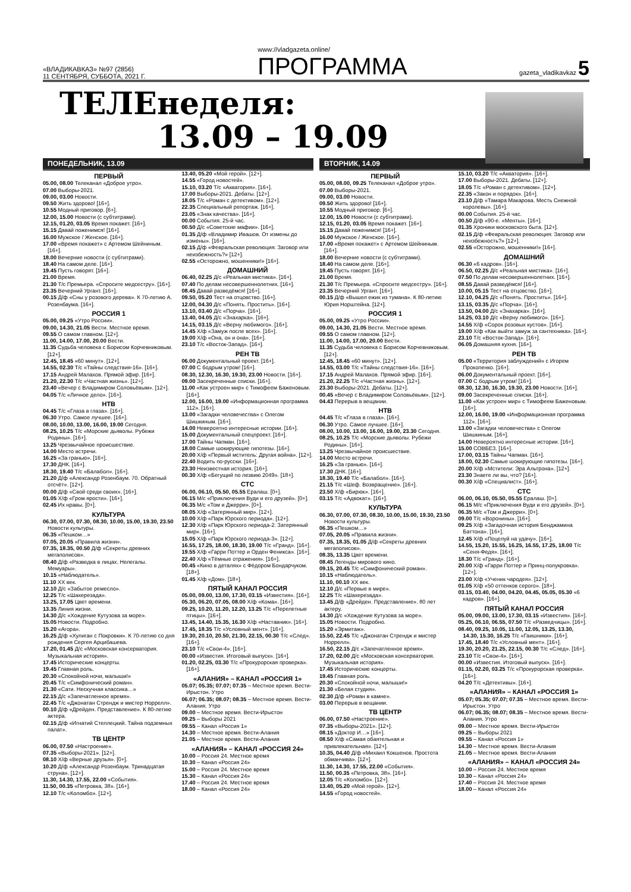«ВЛАДИКАВКАЗ» №97 (2856)
11 СЕНТЯБРЯ, СУББОТА, 2021 Г.
www://vladgazeta.online/
ПРОГРАММА
gazeta_vladikavkaz 5
ТЕЛЕнеделя:
13.09 – 19.09
ПОНЕДЕЛЬНИК, 13.09
ПЕРВЫЙ
05.00, 08.00 Телеканал «Доброе утро».
07.00 Выборы-2021.
09.00, 03.00 Новости.
09.50 Жить здорово! [16+].
10.55 Модный приговор. [6+].
12.00, 15.00 Новости (с субтитрами).
12.15, 01.20, 03.05 Время покажет. [16+].
15.15 Давай поженимся! [16+].
16.00 Мужское / Женское. [16+].
17.00 «Время покажет» с Артемом Шейниным. [16+].
18.00 Вечерние новости (с субтитрами).
18.40 На самом деле. [16+].
19.45 Пусть говорят. [16+].
21.00 Время.
21.30 Т/с Премьера. «Спросите медсестру». [16+].
23.35 Вечерний Ургант. [16+].
00.15 Д/ф «Сны у розового дерева». К 70-летию А. Розенбаума. [16+].
РОССИЯ 1
05.00, 09.25 «Утро России».
09.00, 14.30, 21.05 Вести. Местное время.
09.55 О самом главном. [12+].
11.00, 14.00, 17.00, 20.00 Вести.
11.35 Судьба человека с Борисом Корчевниковым. [12+].
12.45, 18.45 «60 минут». [12+].
14.55, 02.30 Т/с «Тайны следствия-16». [16+].
17.15 Андрей Малахов. Прямой эфир. [16+].
21.20, 22.30 Т/с «Частная жизнь». [12+].
23.40 «Вечер с Владимиром Соловьёвым». [12+].
04.05 Т/с «Личное дело». [16+].
НТВ
04.45 Т/с «Глаза в глаза». [16+].
06.30 Утро. Самое лучшее. [16+].
08.00, 10.00, 13.00, 16.00, 19.00 Сегодня.
08.25, 10.25 Т/с «Морские дьяволы. Рубежи Родины». [16+].
13.25 Чрезвычайное происшествие.
14.00 Место встречи.
16.25 «За гранью». [16+].
17.30 ДНК. [16+].
18.30, 19.40 Т/с «Балабол». [16+].
21.20 Д/ф «Александр Розенбаум. 70. Обратный отсчёт». [12+].
00.00 Д/ф «Свой среди своих». [16+].
01.05 Х/ф «Гром ярости». [16+].
02.45 Их нравы. [0+].
КУЛЬТУРА
06.30, 07.00, 07.30, 08.30, 10.00, 15.00, 19.30, 23.50 Новости культуры.
06.35 «Пешком…»
07.05, 20.05 «Правила жизни».
07.35, 18.35, 00.50 Д/ф «Секреты древних мегаполисов».
08.40 Д/ф «Разведка в лицах. Нелегалы. Мемуары».
10.15 «Наблюдатель».
11.10 XX век.
12.10 Д/с «Забытое ремесло».
12.25 Т/с «Шахерезада».
13.25, 17.05 Цвет времени.
13.35 Линия жизни.
14.30 Д/с «Хождение Кутузова за море».
15.05 Новости. Подробно.
15.20 «Агора».
16.25 Д/ф «Хулиган с Покровки». К 70-летию со дня рождения Сергея Арцибашева.
17.20, 01.45 Д/с «Московская консерватория. Музыкальная история».
17.45 Исторические концерты.
19.45 Главная роль.
20.30 «Спокойной ночи, малыши!»
20.45 Т/с «Симфонический роман».
21.30 «Сати. Нескучная классика…»
22.15 Д/с «Запечатленное время».
22.45 Т/с «Джонатан Стрендж и мистер Норрелл».
00.10 Д/ф «Дрейден. Представление». К 80-летию актера.
02.15 Д/ф «Игнатий Стеллецкий. Тайна подземных палат».
ТВ ЦЕНТР
06.00, 07.50 «Настроение».
07.35 «Выборы-2021». [12+].
08.10 Х/ф «Верные друзья». [0+].
10.20 Д/ф «Александр Розенбаум. Тринадцатая струна». [12+].
11.30, 14.30, 17.55, 22.00 «События».
11.50, 00.35 «Петровка, 38». [16+].
12.10 Т/с «Коломбо». [12+].
13.40, 05.20 «Мой герой». [12+].
14.55 «Город новостей».
15.10, 03.20 Т/с «Акватория». [16+].
17.00 Выборы-2021. Дебаты. [12+].
18.05 Т/с «Роман с детективом». [12+].
22.35 Специальный репортаж. [16+].
23.05 «Знак качества». [16+].
00.00 События. 25-й час.
00.50 Д/с «Советские мафии». [16+].
01.35 Д/ф «Владимир Ивашов. От измены до измены». [16+].
02.15 Д/ф «Февральская революция: Заговор или неизбежность?» [12+].
02.55 «Осторожно, мошенники!» [16+].
ДОМАШНИЙ
06.40, 02.25 Д/с «Реальная мистика». [16+].
07.40 По делам несовершеннолетних. [16+].
08.45 Давай разведёмся! [16+].
09.50, 05.20 Тест на отцовство. [16+].
12.00, 04.30 Д/с «Понять. Простить». [16+].
13.10, 03.40 Д/с «Порча». [16+].
13.40, 04.05 Д/с «Знахарка». [16+].
14.15, 03.15 Д/с «Верну любимого». [16+].
14.45 Х/ф «Замуж после всех». [16+].
19.00 Х/ф «Она, он и она». [16+].
23.10 Т/с «Восток-Запад». [16+].
РЕН ТВ
06.00 Документальный проект. [16+].
07.00 С бодрым утром! [16+].
08.30, 12.30, 16.30, 19.30, 23.00 Новости. [16+].
09.00 Засекреченные списки. [16+].
11.00 «Как устроен мир» с Тимофеем Баженовым. [16+].
12.00, 16.00, 19.00 «Информационная программа 112». [16+].
13.00 «Загадки человечества» с Олегом Шишкиным. [16+].
14.00 Невероятно интересные истории. [16+].
15.00 Документальный спецпроект. [16+].
17.00 Тайны Чапман. [16+].
18.00 Самые шокирующие гипотезы. [16+].
20.00 Х/ф «Первый мститель: Другая война». [12+].
22.40 Водить по-русски. [16+].
23.30 Неизвестная история. [16+].
00.30 Х/ф «Бегущий по лезвию 2049». [18+].
СТС
06.00, 06.10, 05.50, 05.55 Ералаш. [0+].
06.15 М/с «Приключения Вуди и его друзей». [0+].
06.35 М/с «Том и Джерри». [0+].
08.05 Х/ф «Затерянный мир». [12+].
10.00 Х/ф «Парк Юрского периода». [12+].
12.30 Х/ф «Парк Юрского периода-2: Затерянный мир». [16+].
15.05 Х/ф «Парк Юрского периода-3». [12+].
16.55, 17.25, 18.00, 18.30, 19.00 Т/с «Гранд». [16+].
19.55 Х/ф «Гарри Поттер и Орден Феникса». [16+].
22.40 Х/ф «Тёмные отражения». [16+].
00.45 «Кино в деталях» с Фёдором Бондарчуком. [18+].
01.45 Х/ф «Дом». [18+].
ПЯТЫЙ КАНАЛ РОССИЯ
05.00, 09.00, 13.00, 17.30, 03.15 «Известия». [16+].
05.30, 06.20, 07.05, 08.00 Х/ф «Кома». [16+].
09.25, 10.20, 11.20, 12.20, 13.25 Т/с «Перелетные птицы». [16+].
13.45, 14.40, 15.35, 16.30 Х/ф «Наставник». [16+].
17.45, 18.35 Т/с «Условный мент». [16+].
19.30, 20.10, 20.50, 21.30, 22.15, 00.30 Т/с «След». [16+].
23.10 Т/с «Свои-4». [16+].
00.00 «Известия. Итоговый выпуск». [16+].
01.20, 02.25, 03.30 Т/с «Прокурорская проверка». [16+].
«АЛАНИЯ» – КАНАЛ «РОССИЯ 1»
05.07; 05.35; 07.07; 07.35 – Местное время. Вести-Ирыстон. Утро
06.07; 06.35; 08.07; 08.35 – Местное время. Вести-Алания. Утро
09.00 – Местное время. Вести-Ирыстон
09.25 – Выборы 2021
09.55 – Канал «Россия 1»
14.30 – Местное время. Вести-Алания
21.05 – Местное время. Вести-Алания
«АЛАНИЯ» – КАНАЛ «РОССИЯ 24»
10.00 – Россия 24. Местное время
10.30 – Канал «Россия 24»
15.00 – Россия 24. Местное время
15.30 – Канал «Россия 24»
17.40 – Россия 24. Местное время
18.00 – Канал «Россия 24»
ВТОРНИК, 14.09
ПЕРВЫЙ
05.00, 08.00, 09.25 Телеканал «Доброе утро».
07.00 Выборы-2021.
09.00, 03.00 Новости.
09.50 Жить здорово! [16+].
10.55 Модный приговор. [6+].
12.00, 15.00 Новости (с субтитрами).
12.15, 01.20, 03.05 Время покажет. [16+].
15.15 Давай поженимся! [16+].
16.00 Мужское / Женское. [16+].
17.00 «Время покажет» с Артемом Шейниным. [16+].
18.00 Вечерние новости (с субтитрами).
18.40 На самом деле. [16+].
19.45 Пусть говорят. [16+].
21.00 Время.
21.30 Т/с Премьера. «Спросите медсестру». [16+].
23.35 Вечерний Ургант. [16+].
00.15 Д/ф «Вышел ежик из тумана». К 80-летию Юрия Норштейна. [12+].
РОССИЯ 1
05.00, 09.25 «Утро России».
09.00, 14.30, 21.05 Вести. Местное время.
09.55 О самом главном. [12+].
11.00, 14.00, 17.00, 20.00 Вести.
11.35 Судьба человека с Борисом Корчевниковым. [12+].
12.45, 18.45 «60 минут». [12+].
14.55, 03.00 Т/с «Тайны следствия-16». [16+].
17.15 Андрей Малахов. Прямой эфир. [16+].
21.20, 22.25 Т/с «Частная жизнь». [12+].
23.30 Выборы-2021. Дебаты. [12+].
00.45 «Вечер с Владимиром Соловьёвым». [12+].
04.43 Перерыв в вещании.
НТВ
04.45 Т/с «Глаза в глаза». [16+].
06.30 Утро. Самое лучшее. [16+].
08.00, 10.00, 13.00, 16.00, 19.00, 23.30 Сегодня.
08.25, 10.25 Т/с «Морские дьяволы. Рубежи Родины». [16+].
13.25 Чрезвычайное происшествие.
14.00 Место встречи.
16.25 «За гранью». [16+].
17.30 ДНК. [16+].
18.30, 19.40 Т/с «Балабол». [16+].
21.15 Т/с «Шеф. Возвращение». [16+].
23.50 Х/ф «Бирюк». [16+].
03.15 Т/с «Адвокат». [16+].
КУЛЬТУРА
06.30, 07.00, 07.30, 08.30, 10.00, 15.00, 19.30, 23.50 Новости культуры.
06.35 «Пешком…»
07.05, 20.05 «Правила жизни».
07.35, 18.35, 01.05 Д/ф «Секреты древних мегаполисов».
08.35, 13.35 Цвет времени.
08.45 Легенды мирового кино.
09.15, 20.45 Т/с «Симфонический роман».
10.15 «Наблюдатель».
11.10, 00.10 XX век.
12.10 Д/с «Первые в мире».
12.25 Т/с «Шахерезада».
13.45 Д/ф «Дрейден. Представление». 80 лет актеру.
14.30 Д/с «Хождение Кутузова за море».
15.05 Новости. Подробно.
15.20 «Эрмитаж».
15.50, 22.45 Т/с «Джонатан Стрендж и мистер Норрелл».
16.50, 22.15 Д/с «Запечатленное время».
17.20, 02.00 Д/с «Московская консерватория. Музыкальная история».
17.45 Исторические концерты.
19.45 Главная роль.
20.30 «Спокойной ночи, малыши!»
21.30 «Белая студия».
02.30 Д/ф «Роман в камне».
03.00 Перерыв в вещании.
ТВ ЦЕНТР
06.00, 07.50 «Настроение».
07.35 «Выборы-2021». [12+].
08.15 «Доктор И…» [16+].
08.50 Х/ф «Самая обаятельная и привлекательная». [12+].
10.35, 04.40 Д/ф «Михаил Кокшенов. Простота обманчива». [12+].
11.30, 14.30, 17.55, 22.00 «События».
11.50, 00.35 «Петровка, 38». [16+].
12.05 Т/с «Коломбо». [12+].
13.40, 05.20 «Мой герой». [12+].
14.55 «Город новостей».
15.10, 03.20 Т/с «Акватория». [16+].
17.00 Выборы-2021. Дебаты. [12+].
18.05 Т/с «Роман с детективом». [12+].
22.35 «Закон и порядок». [16+].
23.10 Д/ф «Тамара Макарова. Месть Снежной королевы». [16+].
00.00 События. 25-й час.
00.50 Д/ф «90-е. «Менты». [16+].
01.35 Хроники московского быта. [12+].
02.15 Д/ф «Февральская революция: Заговор или неизбежность?» [12+].
02.55 «Осторожно, мошенники!» [16+].
ДОМАШНИЙ
06.30 «6 кадров». [16+].
06.50, 02.25 Д/с «Реальная мистика». [16+].
07.50 По делам несовершеннолетних. [16+].
08.55 Давай разведёмся! [16+].
10.00, 05.15 Тест на отцовство. [16+].
12.10, 04.25 Д/с «Понять. Простить». [16+].
13.15, 03.35 Д/с «Порча». [16+].
13.50, 04.00 Д/с «Знахарка». [16+].
14.25, 03.10 Д/с «Верну любимого». [16+].
14.55 Х/ф «Сорок розовых кустов». [16+].
19.00 Х/ф «Как выйти замуж за сантехника». [16+].
23.10 Т/с «Восток-Запад». [16+].
06.05 Домашняя кухня. [16+].
РЕН ТВ
05.00 «Территория заблуждений» с Игорем Прокопенко. [16+].
06.00 Документальный проект. [16+].
07.00 С бодрым утром! [16+].
08.30, 12.30, 16.30, 19.30, 23.00 Новости. [16+].
09.00 Засекреченные списки. [16+].
11.00 «Как устроен мир» с Тимофеем Баженовым. [16+].
12.00, 16.00, 19.00 «Информационная программа 112». [16+].
13.00 «Загадки человечества» с Олегом Шишкиным. [16+].
14.00 Невероятно интересные истории. [16+].
15.00 СОВБЕЗ. [16+].
17.00, 03.15 Тайны Чапман. [16+].
18.00, 02.30 Самые шокирующие гипотезы. [16+].
20.00 Х/ф «Мстители: Эра Альтрона». [12+].
23.30 Знаете ли вы, что? [16+].
00.30 Х/ф «Специалист». [16+].
СТС
06.00, 06.10, 05.50, 05.55 Ералаш. [0+].
06.15 М/с «Приключения Вуди и его друзей». [0+].
06.35 М/с «Том и Джерри». [0+].
09.00 Т/с «Воронины». [16+].
09.25 Х/ф «Загадочная история Бенджамина Баттона». [16+].
12.45 Х/ф «Поцелуй на удачу». [16+].
14.55, 15.20, 15.55, 16.25, 16.55, 17.25, 18.00 Т/с «Сеня-Федя». [16+].
18.30 Т/с «Гранд». [16+].
20.00 Х/ф «Гарри Поттер и Принц-полукровка». [12+].
23.00 Х/ф «Ученик чародея». [12+].
01.05 Х/ф «50 оттенков серого». [18+].
03.15, 03.40, 04.00, 04.20, 04.45, 05.05, 05.30 «6 кадров». [16+].
ПЯТЫЙ КАНАЛ РОССИЯ
05.00, 09.00, 13.00, 17.30, 03.15 «Известия». [16+].
05.25, 06.10, 06.55, 07.50 Т/с «Разведчицы». [16+].
08.40, 09.25, 10.05, 11.00, 12.05, 13.25, 13.30, 14.30, 15.30, 16.25 Т/с «Гаишники». [16+].
17.45, 18.40 Т/с «Условный мент». [16+].
19.30, 20.20, 21.25, 22.15, 00.30 Т/с «След». [16+].
23.10 Т/с «Свои-4». [16+].
00.00 «Известия. Итоговый выпуск». [16+].
01.15, 02.20, 03.25 Т/с «Прокурорская проверка». [16+].
04.20 Т/с «Детективы». [16+].
«АЛАНИЯ» – КАНАЛ «РОССИЯ 1»
05.07; 05.35; 07.07; 07.35 – Местное время. Вести-Ирыстон. Утро
06.07; 06.35; 08.07; 08.35 – Местное время. Вести-Алания. Утро
09.00 – Местное время. Вести-Ирыстон
09.25 – Выборы 2021
09.55 – Канал «Россия 1»
14.30 – Местное время. Вести-Алания
21.05 – Местное время. Вести-Алания
«АЛАНИЯ» – КАНАЛ «РОССИЯ 24»
10.00 – Россия 24. Местное время
10.30 – Канал «Россия 24»
17.40 – Россия 24. Местное время
18.00 – Канал «Россия 24»